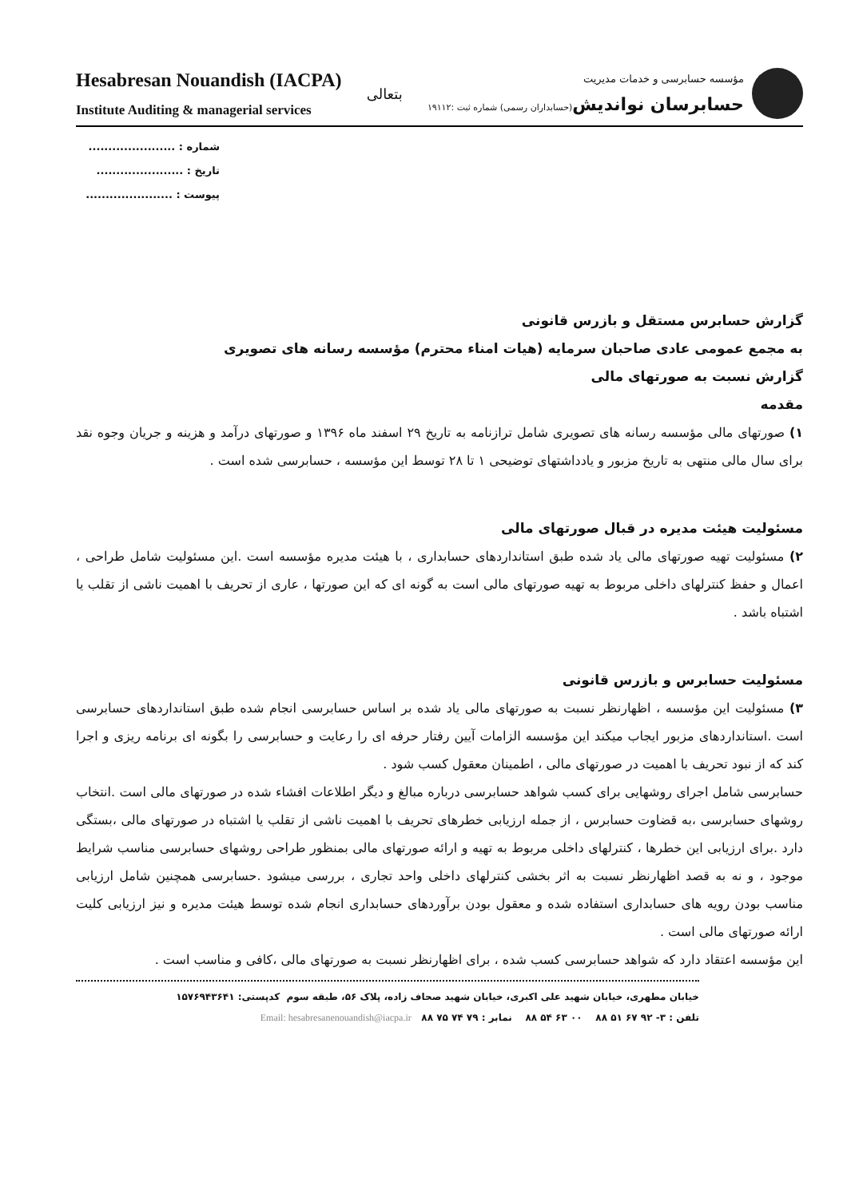Hesabresan Nouandish (IACPA)
Institute Auditing & managerial services
بتعالی
مؤسسه حسابرسی و خدمات مدیریت
حسابرسان نواندیش(حسابداران رسمی) شماره ثبت :۱۹۱۱۲
شماره : ......................
تاریخ : ......................
پیوست : ......................
گزارش حسابرس مستقل و بازرس قانونی
به مجمع عمومی عادی صاحبان سرمایه (هیات امناء محترم) مؤسسه رسانه های تصویری
گزارش نسبت به صورتهای مالی
مقدمه
۱) صورتهای مالی مؤسسه رسانه های تصویری شامل ترازنامه به تاریخ ۲۹ اسفند ماه ۱۳۹۶ و صورتهای درآمد و هزینه و جریان وجوه نقد برای سال مالی منتهی به تاریخ مزبور و یادداشتهای توضیحی ۱ تا ۲۸ توسط این مؤسسه ، حسابرسی شده است .
مسئولیت هیئت مدیره در قبال صورتهای مالی
۲) مسئولیت تهیه صورتهای مالی یاد شده طبق استانداردهای حسابداری ، با هیئت مدیره مؤسسه است .این مسئولیت شامل طراحی ، اعمال و حفظ کنترلهای داخلی مربوط به تهیه صورتهای مالی است به گونه ای که این صورتها ، عاری از تحریف با اهمیت ناشی از تقلب یا اشتباه باشد .
مسئولیت حسابرس و بازرس قانونی
۳) مسئولیت این مؤسسه ، اظهارنظر نسبت به صورتهای مالی یاد شده بر اساس حسابرسی انجام شده طبق استانداردهای حسابرسی است .استانداردهای مزبور ایجاب میکند این مؤسسه الزامات آیین رفتار حرفه ای را رعایت و حسابرسی را بگونه ای برنامه ریزی و اجرا کند که از نبود تحریف با اهمیت در صورتهای مالی ، اطمینان معقول کسب شود .
حسابرسی شامل اجرای روشهایی برای کسب شواهد حسابرسی درباره مبالغ و دیگر اطلاعات افشاء شده در صورتهای مالی است .انتخاب روشهای حسابرسی ،به قضاوت حسابرس ، از جمله ارزیابی خطرهای تحریف با اهمیت ناشی از تقلب یا اشتباه در صورتهای مالی ،بستگی دارد .برای ارزیابی این خطرها ، کنترلهای داخلی مربوط به تهیه و ارائه صورتهای مالی بمنظور طراحی روشهای حسابرسی مناسب شرایط موجود ، و نه به قصد اظهارنظر نسبت به اثر بخشی کنترلهای داخلی واحد تجاری ، بررسی میشود .حسابرسی همچنین شامل ارزیابی مناسب بودن رویه های حسابداری استفاده شده و معقول بودن برآوردهای حسابداری انجام شده توسط هیئت مدیره و نیز ارزیابی کلیت ارائه صورتهای مالی است .
این مؤسسه اعتقاد دارد که شواهد حسابرسی کسب شده ، برای اظهارنظر نسبت به صورتهای مالی ،کافی و مناسب است .
خیابان مطهری، خیابان شهید علی اکبری، خیابان شهید صحاف زاده، پلاک ۵۶، طبقه سوم کدپستی: ۱۵۷۶۹۴۳۶۴۱
تلفن : ۳- ۹۲ ۶۷ ۵۱ ۸۸ ۰۰ ۶۳ ۵۴ ۸۸ نمابر : ۷۹ ۷۴ ۷۵ ۸۸ Email: hesabresanenouandish@iacpa.ir